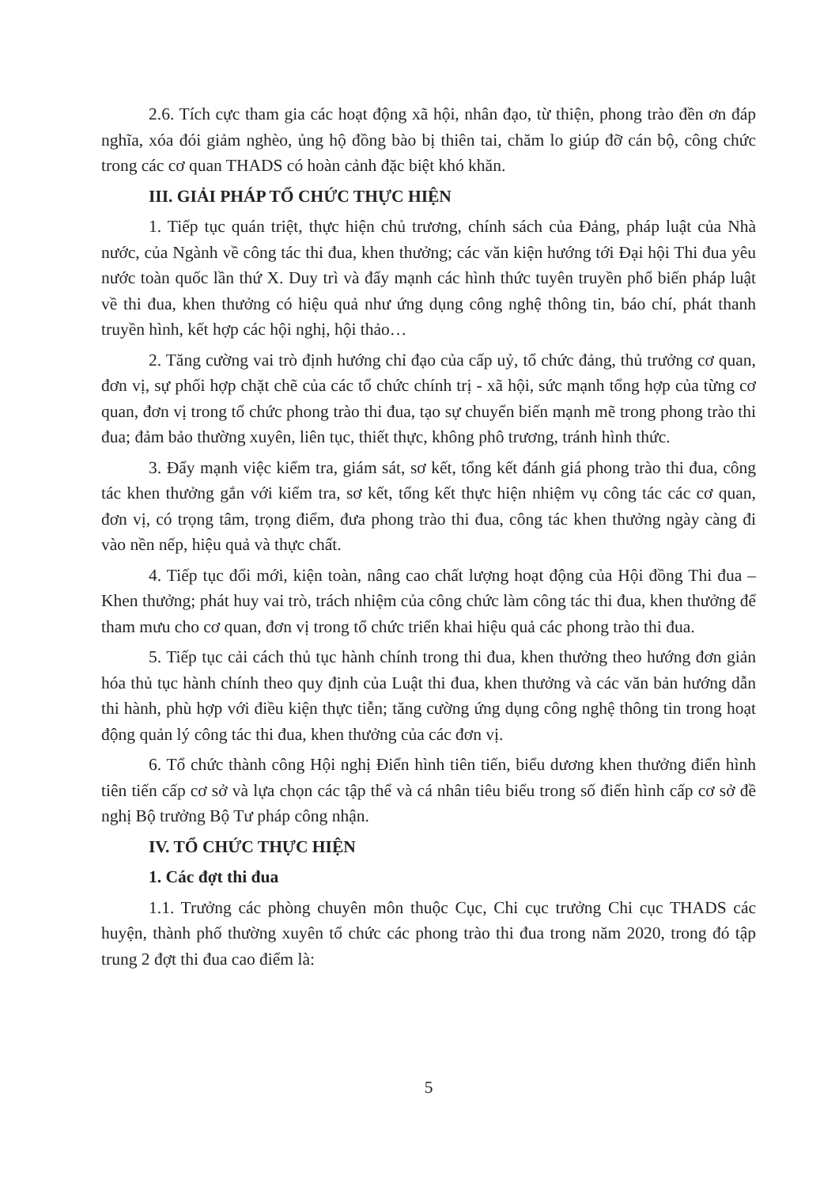2.6. Tích cực tham gia các hoạt động xã hội, nhân đạo, từ thiện, phong trào đền ơn đáp nghĩa, xóa đói giảm nghèo, ủng hộ đồng bào bị thiên tai, chăm lo giúp đỡ cán bộ, công chức trong các cơ quan THADS có hoàn cảnh đặc biệt khó khăn.
III. GIẢI PHÁP TỔ CHỨC THỰC HIỆN
1. Tiếp tục quán triệt, thực hiện chủ trương, chính sách của Đảng, pháp luật của Nhà nước, của Ngành về công tác thi đua, khen thưởng; các văn kiện hướng tới Đại hội Thi đua yêu nước toàn quốc lần thứ X. Duy trì và đẩy mạnh các hình thức tuyên truyền phổ biến pháp luật về thi đua, khen thưởng có hiệu quả như ứng dụng công nghệ thông tin, báo chí, phát thanh truyền hình, kết hợp các hội nghị, hội thảo…
2. Tăng cường vai trò định hướng chỉ đạo của cấp uỷ, tổ chức đảng, thủ trưởng cơ quan, đơn vị, sự phối hợp chặt chẽ của các tổ chức chính trị - xã hội, sức mạnh tổng hợp của từng cơ quan, đơn vị trong tổ chức phong trào thi đua, tạo sự chuyển biến mạnh mẽ trong phong trào thi đua; đảm bảo thường xuyên, liên tục, thiết thực, không phô trương, tránh hình thức.
3. Đẩy mạnh việc kiểm tra, giám sát, sơ kết, tổng kết đánh giá phong trào thi đua, công tác khen thưởng gắn với kiểm tra, sơ kết, tổng kết thực hiện nhiệm vụ công tác các cơ quan, đơn vị, có trọng tâm, trọng điểm, đưa phong trào thi đua, công tác khen thưởng ngày càng đi vào nền nếp, hiệu quả và thực chất.
4. Tiếp tục đổi mới, kiện toàn, nâng cao chất lượng hoạt động của Hội đồng Thi đua – Khen thưởng; phát huy vai trò, trách nhiệm của công chức làm công tác thi đua, khen thưởng để tham mưu cho cơ quan, đơn vị trong tổ chức triển khai hiệu quả các phong trào thi đua.
5. Tiếp tục cải cách thủ tục hành chính trong thi đua, khen thưởng theo hướng đơn giản hóa thủ tục hành chính theo quy định của Luật thi đua, khen thưởng và các văn bản hướng dẫn thi hành, phù hợp với điều kiện thực tiễn; tăng cường ứng dụng công nghệ thông tin trong hoạt động quản lý công tác thi đua, khen thưởng của các đơn vị.
6. Tổ chức thành công Hội nghị Điển hình tiên tiến, biểu dương khen thưởng điển hình tiên tiến cấp cơ sở và lựa chọn các tập thể và cá nhân tiêu biểu trong số điển hình cấp cơ sở đề nghị Bộ trưởng Bộ Tư pháp công nhận.
IV. TỔ CHỨC THỰC HIỆN
1. Các đợt thi đua
1.1. Trưởng các phòng chuyên môn thuộc Cục, Chi cục trưởng Chi cục THADS các huyện, thành phố thường xuyên tổ chức các phong trào thi đua trong năm 2020, trong đó tập trung 2 đợt thi đua cao điểm là:
5